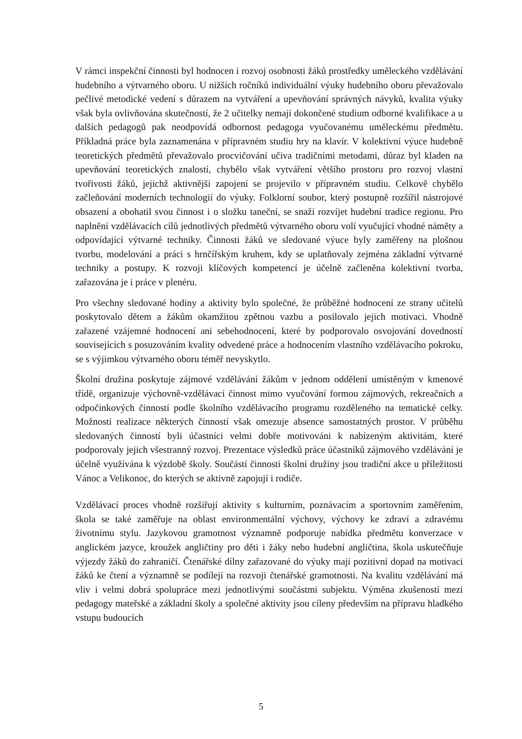V rámci inspekční činnosti byl hodnocen i rozvoj osobnosti žáků prostředky uměleckého vzdělávání hudebního a výtvarného oboru. U nižších ročníků individuální výuky hudebního oboru převažovalo pečlivé metodické vedení s důrazem na vytváření a upevňování správných návyků, kvalita výuky však byla ovlivňována skutečností, že 2 učitelky nemají dokončené studium odborné kvalifikace a u dalších pedagogů pak neodpovídá odbornost pedagoga vyučovanému uměleckému předmětu. Příkladná práce byla zaznamenána v přípravném studiu hry na klavír. V kolektivní výuce hudebně teoretických předmětů převažovalo procvičování učiva tradičními metodami, důraz byl kladen na upevňování teoretických znalostí, chybělo však vytváření většího prostoru pro rozvoj vlastní tvořivosti žáků, jejichž aktivnější zapojení se projevilo v přípravném studiu. Celkově chybělo začleňování moderních technologií do výuky. Folklorní soubor, který postupně rozšířil nástrojové obsazení a obohatil svou činnost i o složku taneční, se snaží rozvíjet hudební tradice regionu. Pro naplnění vzdělávacích cílů jednotlivých předmětů výtvarného oboru volí vyučující vhodné náměty a odpovídající výtvarné techniky. Činnosti žáků ve sledované výuce byly zaměřeny na plošnou tvorbu, modelování a práci s hrnčířským kruhem, kdy se uplatňovaly zejména základní výtvarné techniky a postupy. K rozvoji klíčových kompetencí je účelně začleněna kolektivní tvorba, zařazována je i práce v plenéru.
Pro všechny sledované hodiny a aktivity bylo společné, že průběžné hodnocení ze strany učitelů poskytovalo dětem a žákům okamžitou zpětnou vazbu a posilovalo jejich motivaci. Vhodně zařazené vzájemné hodnocení ani sebehodnocení, které by podporovalo osvojování dovedností souvisejících s posuzováním kvality odvedené práce a hodnocením vlastního vzdělávacího pokroku, se s výjimkou výtvarného oboru téměř nevyskytlo.
Školní družina poskytuje zájmové vzdělávání žákům v jednom oddělení umístěným v kmenové třídě, organizuje výchovně-vzdělávací činnost mimo vyučování formou zájmových, rekreačních a odpočinkových činností podle školního vzdělávacího programu rozděleného na tematické celky. Možnosti realizace některých činností však omezuje absence samostatných prostor. V průběhu sledovaných činností byli účastníci velmi dobře motivováni k nabízeným aktivitám, které podporovaly jejich všestranný rozvoj. Prezentace výsledků práce účastníků zájmového vzdělávání je účelně využívána k výzdobě školy. Součástí činnosti školní družiny jsou tradiční akce u příležitosti Vánoc a Velikonoc, do kterých se aktivně zapojují i rodiče.
Vzdělávací proces vhodně rozšiřují aktivity s kulturním, poznávacím a sportovním zaměřením, škola se také zaměřuje na oblast environmentální výchovy, výchovy ke zdraví a zdravému životnímu stylu. Jazykovou gramotnost významně podporuje nabídka předmětu konverzace v anglickém jazyce, kroužek angličtiny pro děti i žáky nebo hudební angličtina, škola uskutečňuje výjezdy žáků do zahraničí. Čtenářské dílny zařazované do výuky mají pozitivní dopad na motivaci žáků ke čtení a významně se podílejí na rozvoji čtenářské gramotnosti. Na kvalitu vzdělávání má vliv i velmi dobrá spolupráce mezi jednotlivými součástmi subjektu. Výměna zkušeností mezi pedagogy mateřské a základní školy a společné aktivity jsou cíleny především na přípravu hladkého vstupu budoucích
5